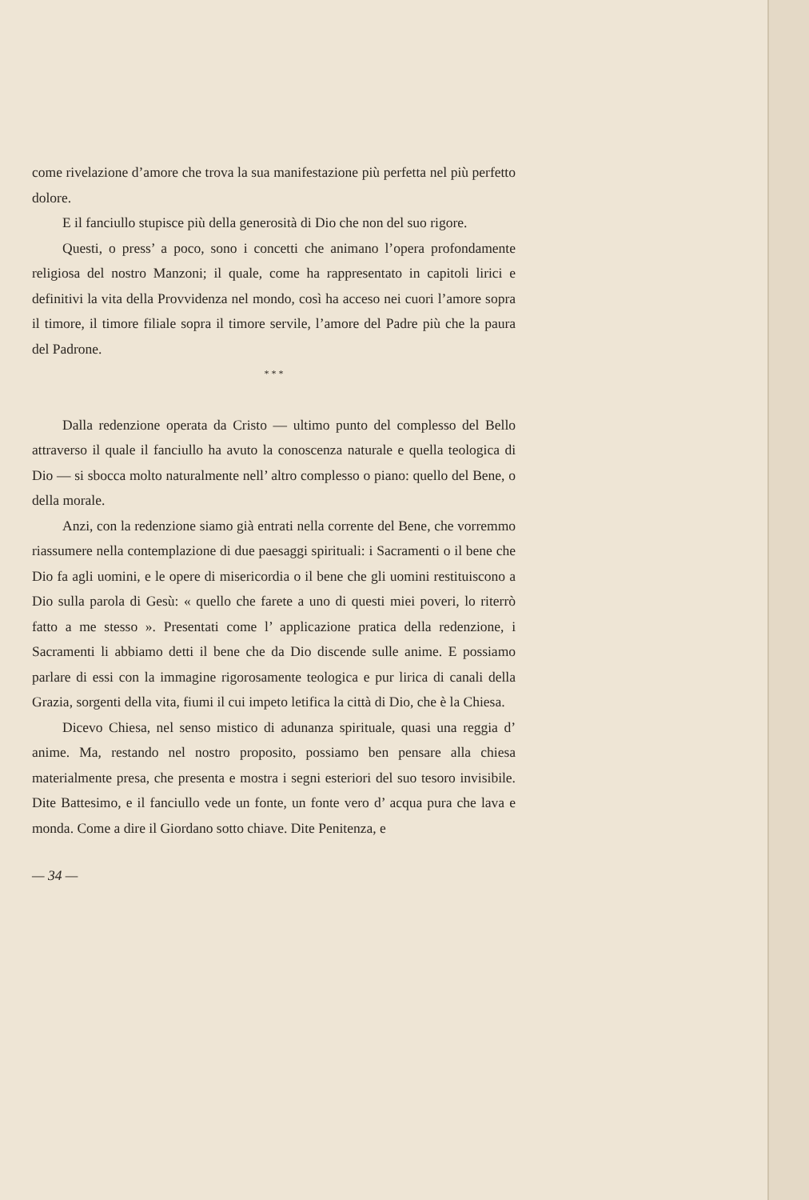come rivelazione d’amore che trova la sua manifestazione più perfetta nel più perfetto dolore.
E il fanciullo stupisce più della generosità di Dio che non del suo rigore.
Questi, o press’ a poco, sono i concetti che animano l’opera profondamente religiosa del nostro Manzoni; il quale, come ha rappresentato in capitoli lirici e definitivi la vita della Provvidenza nel mondo, così ha acceso nei cuori l’amore sopra il timore, il timore filiale sopra il timore servile, l’amore del Padre più che la paura del Padrone.
* * *
Dalla redenzione operata da Cristo — ultimo punto del complesso del Bello attraverso il quale il fanciullo ha avuto la conoscenza naturale e quella teologica di Dio — si sbocca molto naturalmente nell’ altro complesso o piano: quello del Bene, o della morale.
Anzi, con la redenzione siamo già entrati nella corrente del Bene, che vorremmo riassumere nella contemplazione di due paesaggi spirituali: i Sacramenti o il bene che Dio fa agli uomini, e le opere di misericordia o il bene che gli uomini restituiscono a Dio sulla parola di Gesù: « quello che farete a uno di questi miei poveri, lo riterrò fatto a me stesso ». Presentati come l’ applicazione pratica della redenzione, i Sacramenti li abbiamo detti il bene che da Dio discende sulle anime. E possiamo parlare di essi con la immagine rigorosamente teologica e pur lirica di canali della Grazia, sorgenti della vita, fiumi il cui impeto letifica la città di Dio, che è la Chiesa.
Dicevo Chiesa, nel senso mistico di adunanza spirituale, quasi una reggia d’ anime. Ma, restando nel nostro proposito, possiamo ben pensare alla chiesa materialmente presa, che presenta e mostra i segni esteriori del suo tesoro invisibile. Dite Battesimo, e il fanciullo vede un fonte, un fonte vero d’ acqua pura che lava e monda. Come a dire il Giordano sotto chiave. Dite Penitenza, e
— 34 —